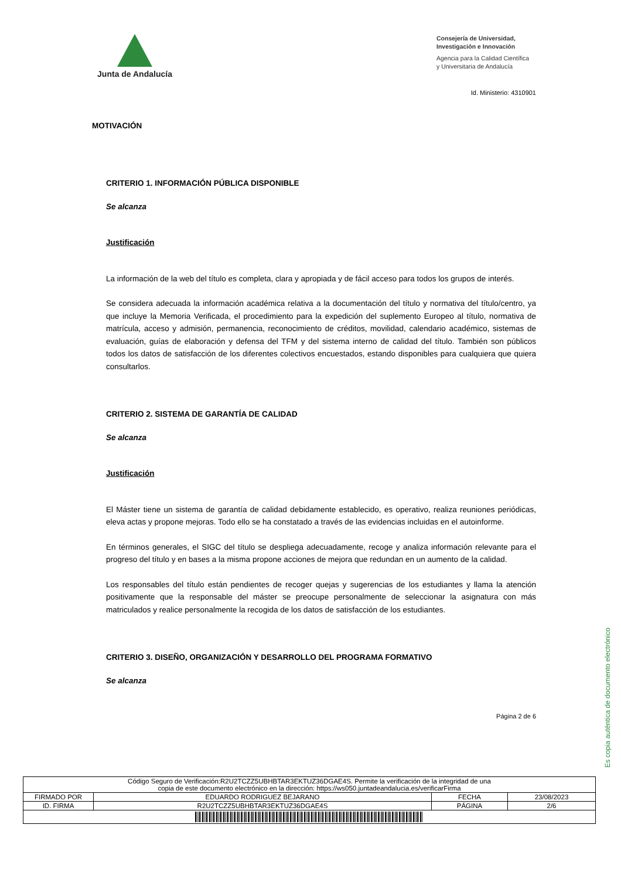Junta de Andalucía
Consejería de Universidad,
Investigación e Innovación
Agencia para la Calidad Científica
y Universitaria de Andalucía
Id. Ministerio: 4310901
MOTIVACIÓN
CRITERIO 1. INFORMACIÓN PÚBLICA DISPONIBLE
Se alcanza
Justificación
La información de la web del título es completa, clara y apropiada y de fácil acceso para todos los grupos de interés.
Se considera adecuada la información académica relativa a la documentación del título y normativa del título/centro, ya que incluye la Memoria Verificada, el procedimiento para la expedición del suplemento Europeo al título, normativa de matrícula, acceso y admisión, permanencia, reconocimiento de créditos, movilidad, calendario académico, sistemas de evaluación, guías de elaboración y defensa del TFM y del sistema interno de calidad del título. También son públicos todos los datos de satisfacción de los diferentes colectivos encuestados, estando disponibles para cualquiera que quiera consultarlos.
CRITERIO 2. SISTEMA DE GARANTÍA DE CALIDAD
Se alcanza
Justificación
El Máster tiene un sistema de garantía de calidad debidamente establecido, es operativo, realiza reuniones periódicas, eleva actas y propone mejoras. Todo ello se ha constatado a través de las evidencias incluidas en el autoinforme.
En términos generales, el SIGC del título se despliega adecuadamente, recoge y analiza información relevante para el progreso del título y en bases a la misma propone acciones de mejora que redundan en un aumento de la calidad.
Los responsables del título están pendientes de recoger quejas y sugerencias de los estudiantes y llama la atención positivamente que la responsable del máster se preocupe personalmente de seleccionar la asignatura con más matriculados y realice personalmente la recogida de los datos de satisfacción de los estudiantes.
CRITERIO 3. DISEÑO, ORGANIZACIÓN Y DESARROLLO DEL PROGRAMA FORMATIVO
Se alcanza
Página 2 de 6
Es copia auténtica de documento electrónico
| Código Seguro de Verificación:R2U2TCZZ5UBHBTAR3EKTUZ36DGAE4S. Permite la verificación de la integridad de una copia de este documento electrónico en la dirección: https://ws050.juntadeandalucia.es/verificarFirma | | | |
| FIRMADO POR | EDUARDO RODRIGUEZ BEJARANO | FECHA | 23/08/2023 |
| ID. FIRMA | R2U2TCZZ5UBHBTAR3EKTUZ36DGAE4S | PÁGINA | 2/6 |